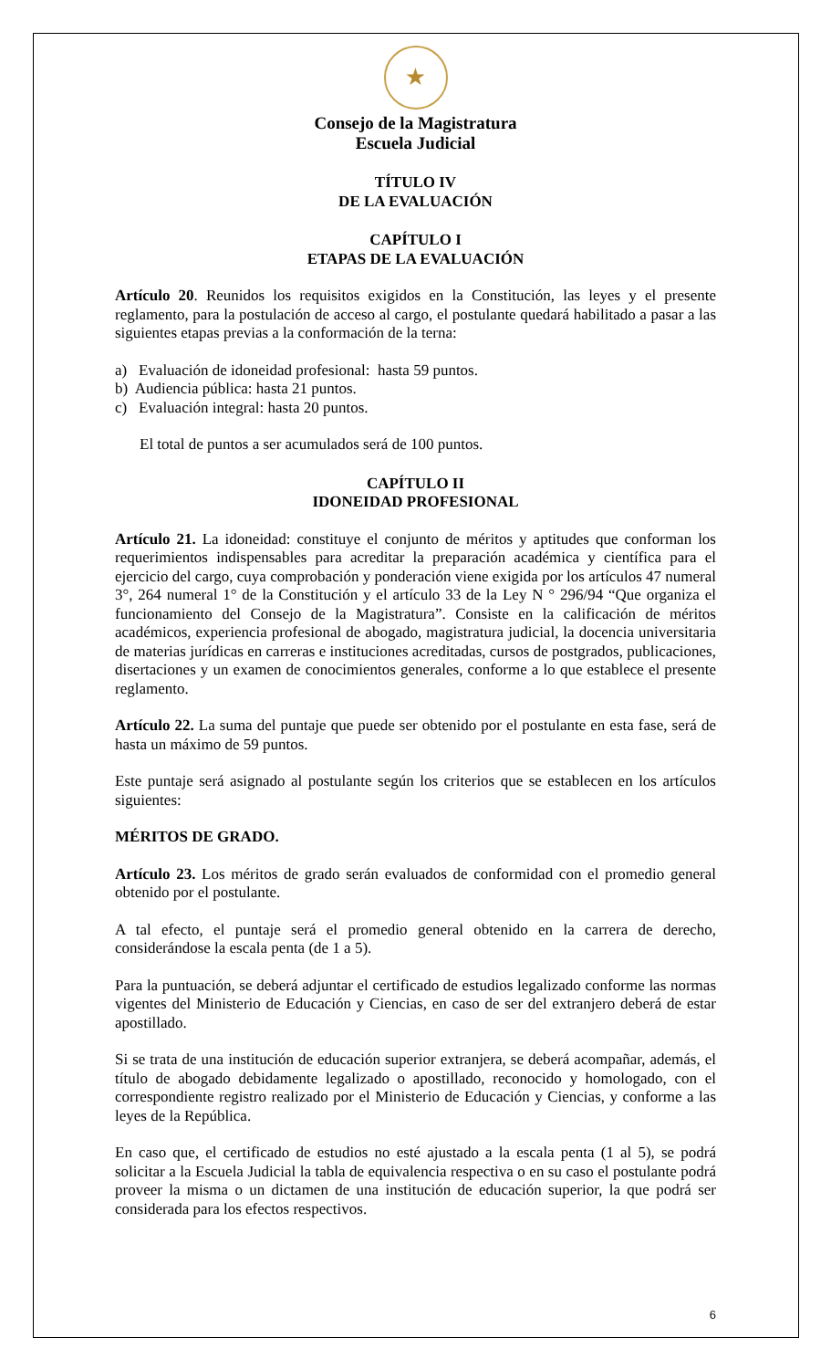★
Consejo de la Magistratura
Escuela Judicial
TÍTULO IV
DE LA EVALUACIÓN
CAPÍTULO I
ETAPAS DE LA EVALUACIÓN
Artículo 20. Reunidos los requisitos exigidos en la Constitución, las leyes y el presente reglamento, para la postulación de acceso al cargo, el postulante quedará habilitado a pasar a las siguientes etapas previas a la conformación de la terna:
a) Evaluación de idoneidad profesional: hasta 59 puntos.
b) Audiencia pública: hasta 21 puntos.
c) Evaluación integral: hasta 20 puntos.
El total de puntos a ser acumulados será de 100 puntos.
CAPÍTULO II
IDONEIDAD PROFESIONAL
Artículo 21. La idoneidad: constituye el conjunto de méritos y aptitudes que conforman los requerimientos indispensables para acreditar la preparación académica y científica para el ejercicio del cargo, cuya comprobación y ponderación viene exigida por los artículos 47 numeral 3°, 264 numeral 1° de la Constitución y el artículo 33 de la Ley N ° 296/94 “Que organiza el funcionamiento del Consejo de la Magistratura”. Consiste en la calificación de méritos académicos, experiencia profesional de abogado, magistratura judicial, la docencia universitaria de materias jurídicas en carreras e instituciones acreditadas, cursos de postgrados, publicaciones, disertaciones y un examen de conocimientos generales, conforme a lo que establece el presente reglamento.
Artículo 22. La suma del puntaje que puede ser obtenido por el postulante en esta fase, será de hasta un máximo de 59 puntos.
Este puntaje será asignado al postulante según los criterios que se establecen en los artículos siguientes:
MÉRITOS DE GRADO.
Artículo 23. Los méritos de grado serán evaluados de conformidad con el promedio general obtenido por el postulante.
A tal efecto, el puntaje será el promedio general obtenido en la carrera de derecho, considerándose la escala penta (de 1 a 5).
Para la puntuación, se deberá adjuntar el certificado de estudios legalizado conforme las normas vigentes del Ministerio de Educación y Ciencias, en caso de ser del extranjero deberá de estar apostillado.
Si se trata de una institución de educación superior extranjera, se deberá acompañar, además, el título de abogado debidamente legalizado o apostillado, reconocido y homologado, con el correspondiente registro realizado por el Ministerio de Educación y Ciencias, y conforme a las leyes de la República.
En caso que, el certificado de estudios no esté ajustado a la escala penta (1 al 5), se podrá solicitar a la Escuela Judicial la tabla de equivalencia respectiva o en su caso el postulante podrá proveer la misma o un dictamen de una institución de educación superior, la que podrá ser considerada para los efectos respectivos.
6